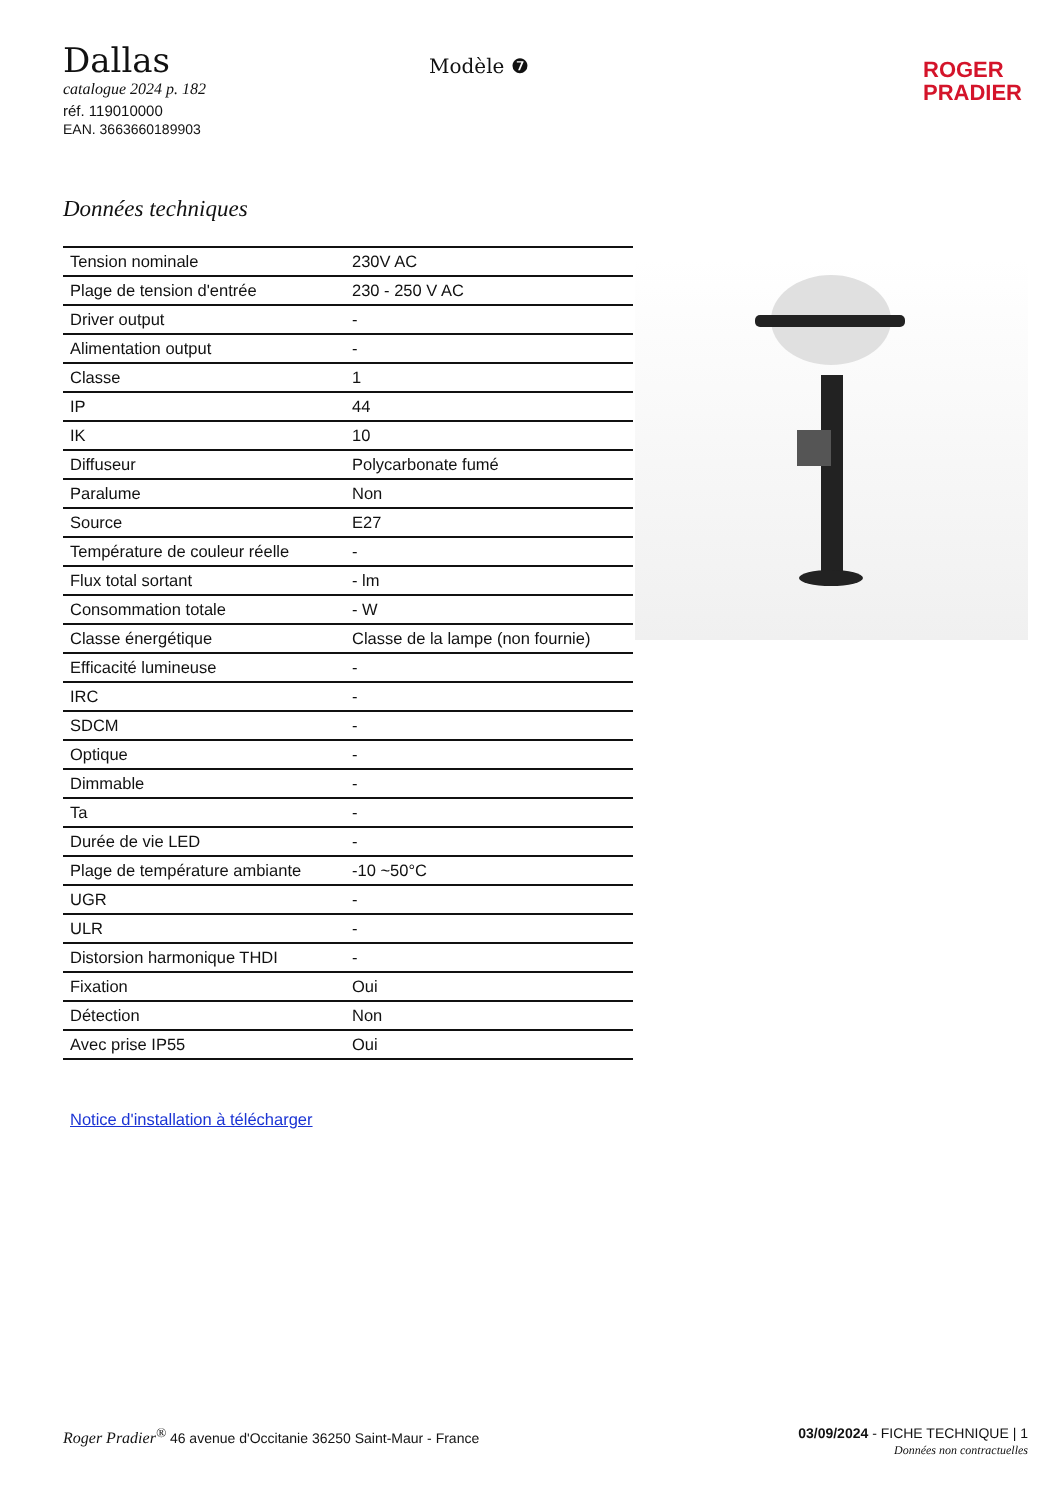Dallas
catalogue 2024 p. 182
réf. 119010000
EAN. 3663660189903
Modèle ❼
ROGER
PRADIER
Données techniques
| Tension nominale | 230V AC |
| Plage de tension d'entrée | 230 - 250 V AC |
| Driver output | - |
| Alimentation output | - |
| Classe | 1 |
| IP | 44 |
| IK | 10 |
| Diffuseur | Polycarbonate fumé |
| Paralume | Non |
| Source | E27 |
| Température de couleur réelle | - |
| Flux total sortant | - lm |
| Consommation totale | - W |
| Classe énergétique | Classe de la lampe (non fournie) |
| Efficacité lumineuse | - |
| IRC | - |
| SDCM | - |
| Optique | - |
| Dimmable | - |
| Ta | - |
| Durée de vie LED | - |
| Plage de température ambiante | -10 ~50°C |
| UGR | - |
| ULR | - |
| Distorsion harmonique THDI | - |
| Fixation | Oui |
| Détection | Non |
| Avec prise IP55 | Oui |
Notice d'installation à télécharger
Roger Pradier<sup>®</sup> 46 avenue d'Occitanie 36250 Saint-Maur - France
03/09/2024 - FICHE TECHNIQUE | 1
Données non contractuelles